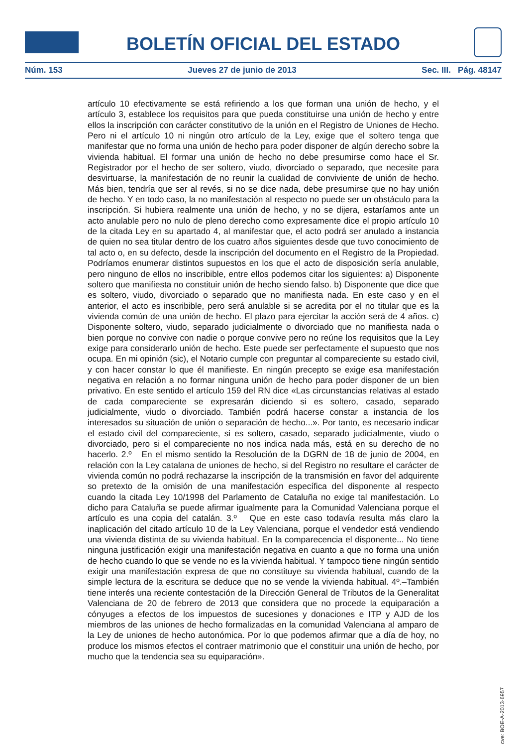BOLETÍN OFICIAL DEL ESTADO
Núm. 153 Jueves 27 de junio de 2013 Sec. III. Pág. 48147
artículo 10 efectivamente se está refiriendo a los que forman una unión de hecho, y el artículo 3, establece los requisitos para que pueda constituirse una unión de hecho y entre ellos la inscripción con carácter constitutivo de la unión en el Registro de Uniones de Hecho. Pero ni el artículo 10 ni ningún otro artículo de la Ley, exige que el soltero tenga que manifestar que no forma una unión de hecho para poder disponer de algún derecho sobre la vivienda habitual. El formar una unión de hecho no debe presumirse como hace el Sr. Registrador por el hecho de ser soltero, viudo, divorciado o separado, que necesite para desvirtuarse, la manifestación de no reunir la cualidad de conviviente de unión de hecho. Más bien, tendría que ser al revés, si no se dice nada, debe presumirse que no hay unión de hecho. Y en todo caso, la no manifestación al respecto no puede ser un obstáculo para la inscripción. Si hubiera realmente una unión de hecho, y no se dijera, estaríamos ante un acto anulable pero no nulo de pleno derecho como expresamente dice el propio artículo 10 de la citada Ley en su apartado 4, al manifestar que, el acto podrá ser anulado a instancia de quien no sea titular dentro de los cuatro años siguientes desde que tuvo conocimiento de tal acto o, en su defecto, desde la inscripción del documento en el Registro de la Propiedad. Podríamos enumerar distintos supuestos en los que el acto de disposición sería anulable, pero ninguno de ellos no inscribible, entre ellos podemos citar los siguientes: a) Disponente soltero que manifiesta no constituir unión de hecho siendo falso. b) Disponente que dice que es soltero, viudo, divorciado o separado que no manifiesta nada. En este caso y en el anterior, el acto es inscribible, pero será anulable si se acredita por el no titular que es la vivienda común de una unión de hecho. El plazo para ejercitar la acción será de 4 años. c) Disponente soltero, viudo, separado judicialmente o divorciado que no manifiesta nada o bien porque no convive con nadie o porque convive pero no reúne los requisitos que la Ley exige para considerarlo unión de hecho. Este puede ser perfectamente el supuesto que nos ocupa. En mi opinión (sic), el Notario cumple con preguntar al compareciente su estado civil, y con hacer constar lo que él manifieste. En ningún precepto se exige esa manifestación negativa en relación a no formar ninguna unión de hecho para poder disponer de un bien privativo. En este sentido el artículo 159 del RN dice «Las circunstancias relativas al estado de cada compareciente se expresarán diciendo si es soltero, casado, separado judicialmente, viudo o divorciado. También podrá hacerse constar a instancia de los interesados su situación de unión o separación de hecho...». Por tanto, es necesario indicar el estado civil del compareciente, si es soltero, casado, separado judicialmente, viudo o divorciado, pero si el compareciente no nos indica nada más, está en su derecho de no hacerlo. 2.º En el mismo sentido la Resolución de la DGRN de 18 de junio de 2004, en relación con la Ley catalana de uniones de hecho, si del Registro no resultare el carácter de vivienda común no podrá rechazarse la inscripción de la transmisión en favor del adquirente so pretexto de la omisión de una manifestación específica del disponente al respecto cuando la citada Ley 10/1998 del Parlamento de Cataluña no exige tal manifestación. Lo dicho para Cataluña se puede afirmar igualmente para la Comunidad Valenciana porque el artículo es una copia del catalán. 3.º Que en este caso todavía resulta más claro la inaplicación del citado artículo 10 de la Ley Valenciana, porque el vendedor está vendiendo una vivienda distinta de su vivienda habitual. En la comparecencia el disponente... No tiene ninguna justificación exigir una manifestación negativa en cuanto a que no forma una unión de hecho cuando lo que se vende no es la vivienda habitual. Y tampoco tiene ningún sentido exigir una manifestación expresa de que no constituye su vivienda habitual, cuando de la simple lectura de la escritura se deduce que no se vende la vivienda habitual. 4º.–También tiene interés una reciente contestación de la Dirección General de Tributos de la Generalitat Valenciana de 20 de febrero de 2013 que considera que no procede la equiparación a cónyuges a efectos de los impuestos de sucesiones y donaciones e ITP y AJD de los miembros de las uniones de hecho formalizadas en la comunidad Valenciana al amparo de la Ley de uniones de hecho autonómica. Por lo que podemos afirmar que a día de hoy, no produce los mismos efectos el contraer matrimonio que el constituir una unión de hecho, por mucho que la tendencia sea su equiparación».
cve: BOE-A-2013-6957